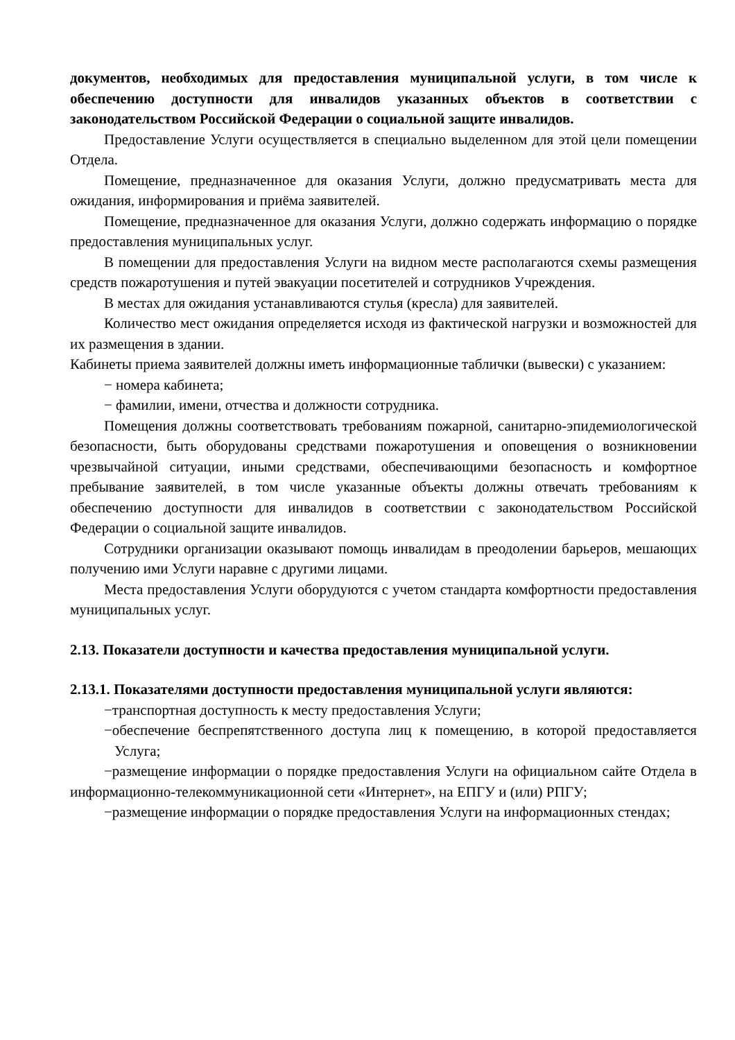документов, необходимых для предоставления муниципальной услуги, в том числе к обеспечению доступности для инвалидов указанных объектов в соответствии с законодательством Российской Федерации о социальной защите инвалидов.
Предоставление Услуги осуществляется в специально выделенном для этой цели помещении Отдела.
Помещение, предназначенное для оказания Услуги, должно предусматривать места для ожидания, информирования и приёма заявителей.
Помещение, предназначенное для оказания Услуги, должно содержать информацию о порядке предоставления муниципальных услуг.
В помещении для предоставления Услуги на видном месте располагаются схемы размещения средств пожаротушения и путей эвакуации посетителей и сотрудников Учреждения.
В местах для ожидания устанавливаются стулья (кресла) для заявителей.
Количество мест ожидания определяется исходя из фактической нагрузки и возможностей для их размещения в здании.
Кабинеты приема заявителей должны иметь информационные таблички (вывески) с указанием:
− номера кабинета;
− фамилии, имени, отчества и должности сотрудника.
Помещения должны соответствовать требованиям пожарной, санитарно-эпидемиологической безопасности, быть оборудованы средствами пожаротушения и оповещения о возникновении чрезвычайной ситуации, иными средствами, обеспечивающими безопасность и комфортное пребывание заявителей, в том числе указанные объекты должны отвечать требованиям к обеспечению доступности для инвалидов в соответствии с законодательством Российской Федерации о социальной защите инвалидов.
Сотрудники организации оказывают помощь инвалидам в преодолении барьеров, мешающих получению ими Услуги наравне с другими лицами.
Места предоставления Услуги оборудуются с учетом стандарта комфортности предоставления муниципальных услуг.
2.13. Показатели доступности и качества предоставления муниципальной услуги.
2.13.1. Показателями доступности предоставления муниципальной услуги являются:
−транспортная доступность к месту предоставления Услуги;
−обеспечение беспрепятственного доступа лиц к помещению, в которой предоставляется Услуга;
−размещение информации о порядке предоставления Услуги на официальном сайте Отдела в информационно-телекоммуникационной сети «Интернет», на ЕПГУ и (или) РПГУ;
−размещение информации о порядке предоставления Услуги на информационных стендах;